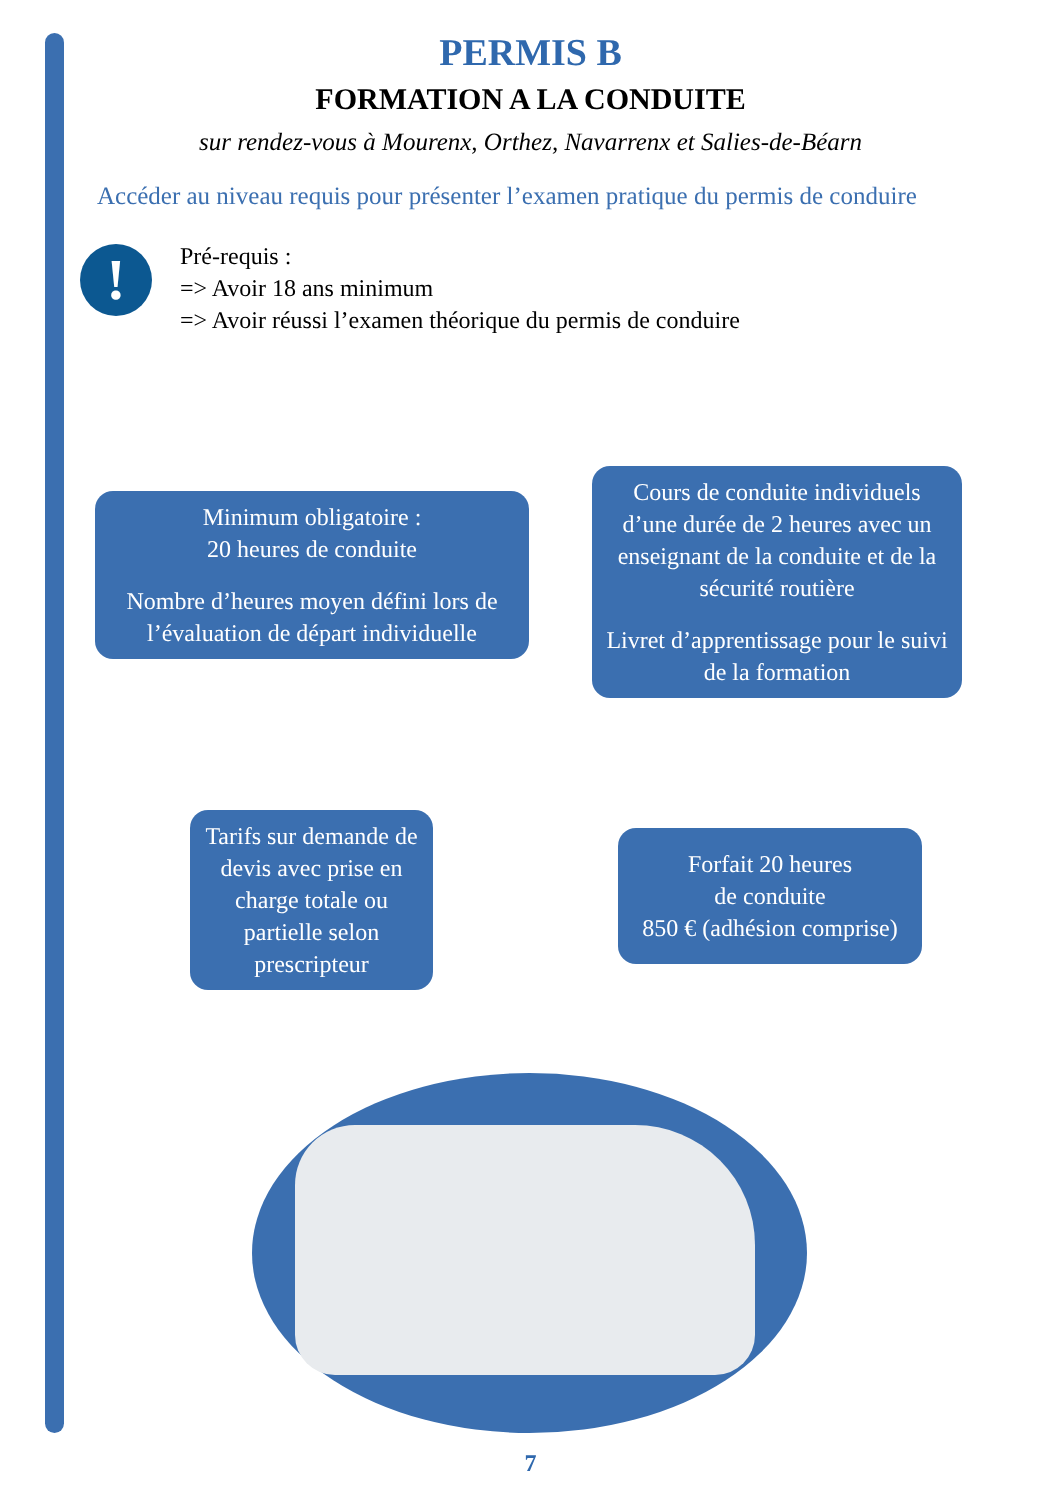PERMIS B
FORMATION A LA CONDUITE
sur rendez-vous à Mourenx, Orthez, Navarrenx et Salies-de-Béarn
Accéder au niveau requis pour présenter l’examen pratique du permis de conduire
!
Pré-requis :
=> Avoir 18 ans minimum
=> Avoir réussi l’examen théorique du permis de conduire
Minimum obligatoire :
20 heures de conduite
Nombre d’heures moyen défini lors de l’évaluation de départ individuelle
Cours de conduite individuels d’une durée de 2 heures avec un enseignant de la conduite et de la sécurité routière
Livret d’apprentissage pour le suivi de la formation
Tarifs sur demande de devis avec prise en charge totale ou partielle selon prescripteur
Forfait 20 heures
de conduite
850 € (adhésion comprise)
7